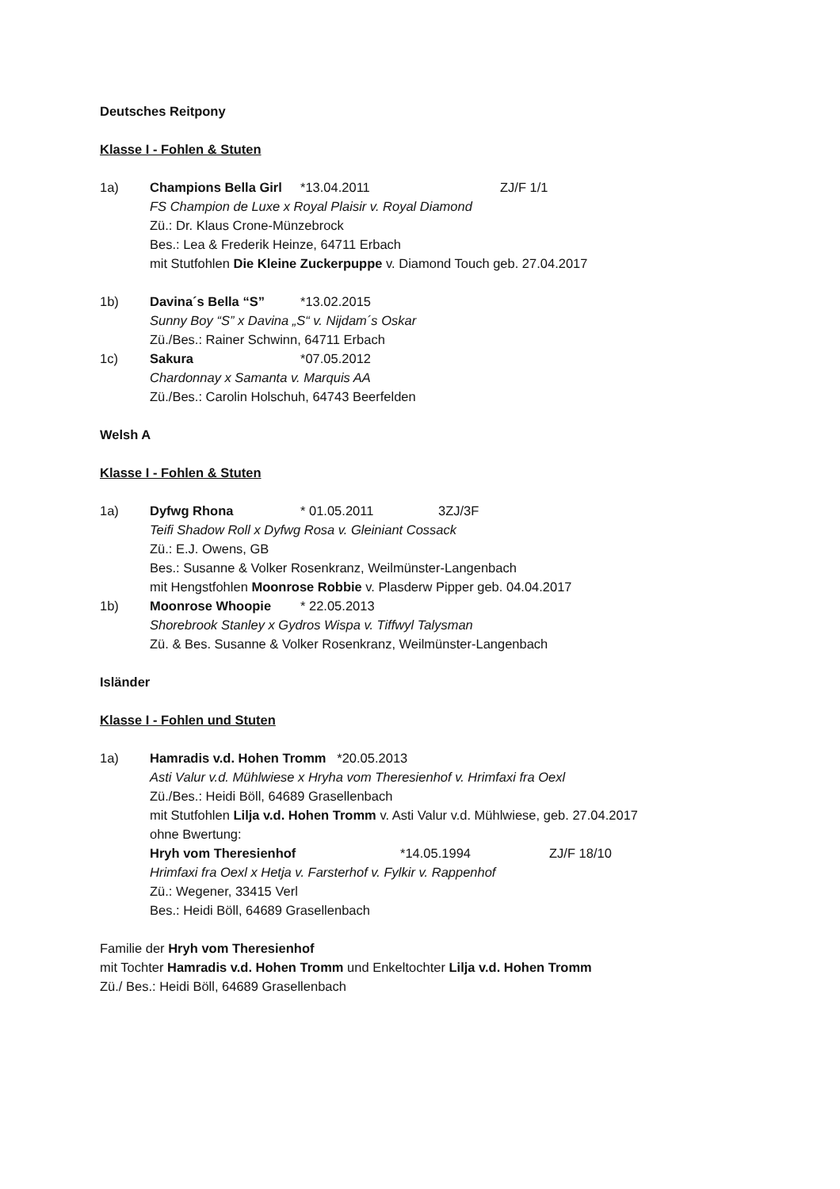Deutsches Reitpony
Klasse I - Fohlen & Stuten
1a) Champions Bella Girl *13.04.2011 ZJ/F 1/1
FS Champion de Luxe x Royal Plaisir v. Royal Diamond
Zü.: Dr. Klaus Crone-Münzebrock
Bes.: Lea & Frederik Heinze, 64711 Erbach
mit Stutfohlen Die Kleine Zuckerpuppe v. Diamond Touch geb. 27.04.2017
1b) Davina´s Bella “S” *13.02.2015
Sunny Boy “S” x Davina „S“ v. Nijdam´s Oskar
Zü./Bes.: Rainer Schwinn, 64711 Erbach
1c) Sakura *07.05.2012
Chardonnay x Samanta v. Marquis AA
Zü./Bes.: Carolin Holschuh, 64743 Beerfelden
Welsh A
Klasse I - Fohlen & Stuten
1a) Dyfwg Rhona * 01.05.2011 3ZJ/3F
Teifi Shadow Roll x Dyfwg Rosa v. Gleiniant Cossack
Zü.: E.J. Owens, GB
Bes.: Susanne & Volker Rosenkranz, Weilmünster-Langenbach
mit Hengstfohlen Moonrose Robbie v. Plasderw Pipper geb. 04.04.2017
1b) Moonrose Whoopie * 22.05.2013
Shorebrook Stanley x Gydros Wispa v. Tiffwyl Talysman
Zü. & Bes. Susanne & Volker Rosenkranz, Weilmünster-Langenbach
Isländer
Klasse I - Fohlen und Stuten
1a) Hamradis v.d. Hohen Tromm *20.05.2013
Asti Valur v.d. Mühlwiese x Hryha vom Theresienhof v. Hrimfaxi fra Oexl
Zü./Bes.: Heidi Böll, 64689 Grasellenbach
mit Stutfohlen Lilja v.d. Hohen Tromm v. Asti Valur v.d. Mühlwiese, geb. 27.04.2017
ohne Bwertung:
Hryh vom Theresienhof *14.05.1994 ZJ/F 18/10
Hrimfaxi fra Oexl x Hetja v. Farsterhof v. Fylkir v. Rappenhof
Zü.: Wegener, 33415 Verl
Bes.: Heidi Böll, 64689 Grasellenbach
Familie der Hryh vom Theresienhof
mit Tochter Hamradis v.d. Hohen Tromm und Enkeltochter Lilja v.d. Hohen Tromm
Zü./ Bes.: Heidi Böll, 64689 Grasellenbach